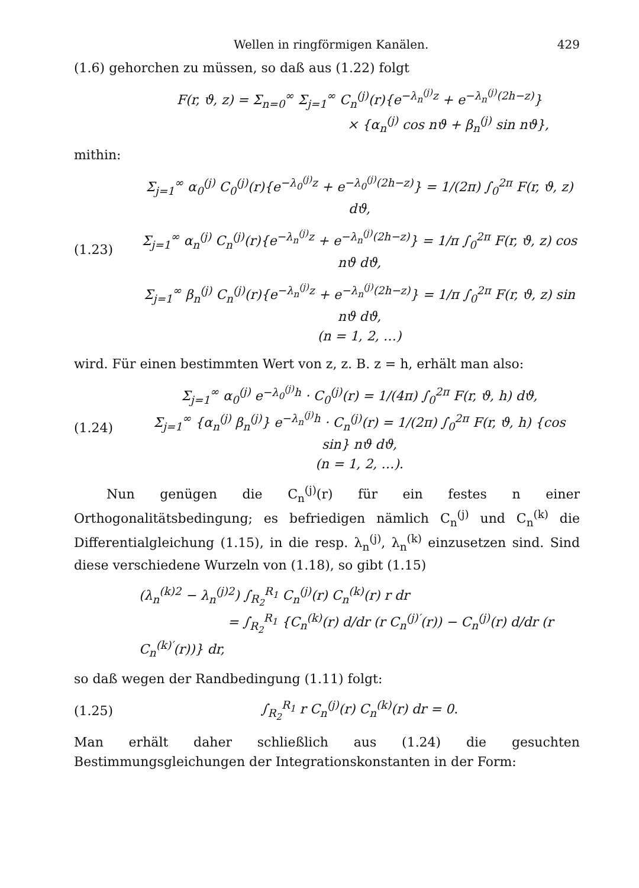Wellen in ringförmigen Kanälen. 429
(1.6) gehorchen zu müssen, so daß aus (1.22) folgt
F(r, ϑ, z) = Σ<sub>n=0</sub><sup>∞</sup> Σ<sub>j=1</sub><sup>∞</sup> C<sub>n</sub><sup>(j)</sup>(r){e<sup>−λ<sub>n</sub><sup>(j)</sup>z</sup> + e<sup>−λ<sub>n</sub><sup>(j)</sup>(2h−z)</sup>}
× {α<sub>n</sub><sup>(j)</sup> cos nϑ + β<sub>n</sub><sup>(j)</sup> sin nϑ},
mithin:
Σ<sub>j=1</sub><sup>∞</sup> α<sub>0</sub><sup>(j)</sup> C<sub>0</sub><sup>(j)</sup>(r){e<sup>−λ<sub>0</sub><sup>(j)</sup>z</sup> + e<sup>−λ<sub>0</sub><sup>(j)</sup>(2h−z)</sup>} = 1/(2π) ∫<sub>0</sub><sup>2π</sup> F(r, ϑ, z) dϑ,
(1.23)
Σ<sub>j=1</sub><sup>∞</sup> α<sub>n</sub><sup>(j)</sup> C<sub>n</sub><sup>(j)</sup>(r){e<sup>−λ<sub>n</sub><sup>(j)</sup>z</sup> + e<sup>−λ<sub>n</sub><sup>(j)</sup>(2h−z)</sup>} = 1/π ∫<sub>0</sub><sup>2π</sup> F(r, ϑ, z) cos nϑ dϑ,
Σ<sub>j=1</sub><sup>∞</sup> β<sub>n</sub><sup>(j)</sup> C<sub>n</sub><sup>(j)</sup>(r){e<sup>−λ<sub>n</sub><sup>(j)</sup>z</sup> + e<sup>−λ<sub>n</sub><sup>(j)</sup>(2h−z)</sup>} = 1/π ∫<sub>0</sub><sup>2π</sup> F(r, ϑ, z) sin nϑ dϑ,
(n = 1, 2, …)
wird. Für einen bestimmten Wert von z, z. B. z = h, erhält man also:
(1.24)
Σ<sub>j=1</sub><sup>∞</sup> α<sub>0</sub><sup>(j)</sup> e<sup>−λ<sub>0</sub><sup>(j)</sup>h</sup> · C<sub>0</sub><sup>(j)</sup>(r) = 1/(4π) ∫<sub>0</sub><sup>2π</sup> F(r, ϑ, h) dϑ,
Σ<sub>j=1</sub><sup>∞</sup> {α<sub>n</sub><sup>(j)</sup> β<sub>n</sub><sup>(j)</sup>} e<sup>−λ<sub>n</sub><sup>(j)</sup>h</sup> · C<sub>n</sub><sup>(j)</sup>(r) = 1/(2π) ∫<sub>0</sub><sup>2π</sup> F(r, ϑ, h) {cos sin} nϑ dϑ,
(n = 1, 2, …).
Nun genügen die C<sub>n</sub><sup>(j)</sup>(r) für ein festes n einer Orthogonalitätsbedingung; es befriedigen nämlich C<sub>n</sub><sup>(j)</sup> und C<sub>n</sub><sup>(k)</sup> die Differentialgleichung (1.15), in die resp. λ<sub>n</sub><sup>(j)</sup>, λ<sub>n</sub><sup>(k)</sup> einzusetzen sind. Sind diese verschiedene Wurzeln von (1.18), so gibt (1.15)
(λ<sub>n</sub><sup>(k)2</sup> − λ<sub>n</sub><sup>(j)2</sup>) ∫<sub>R<sub>2</sub></sub><sup>R<sub>1</sub></sup> C<sub>n</sub><sup>(j)</sup>(r) C<sub>n</sub><sup>(k)</sup>(r) r dr
= ∫<sub>R<sub>2</sub></sub><sup>R<sub>1</sub></sup> {C<sub>n</sub><sup>(k)</sup>(r) d/dr (r C<sub>n</sub><sup>(j)′</sup>(r)) − C<sub>n</sub><sup>(j)</sup>(r) d/dr (r C<sub>n</sub><sup>(k)′</sup>(r))} dr,
so daß wegen der Randbedingung (1.11) folgt:
(1.25)
∫<sub>R<sub>2</sub></sub><sup>R<sub>1</sub></sup> r C<sub>n</sub><sup>(j)</sup>(r) C<sub>n</sub><sup>(k)</sup>(r) dr = 0.
Man erhält daher schließlich aus (1.24) die gesuchten Bestimmungsgleichungen der Integrationskonstanten in der Form: